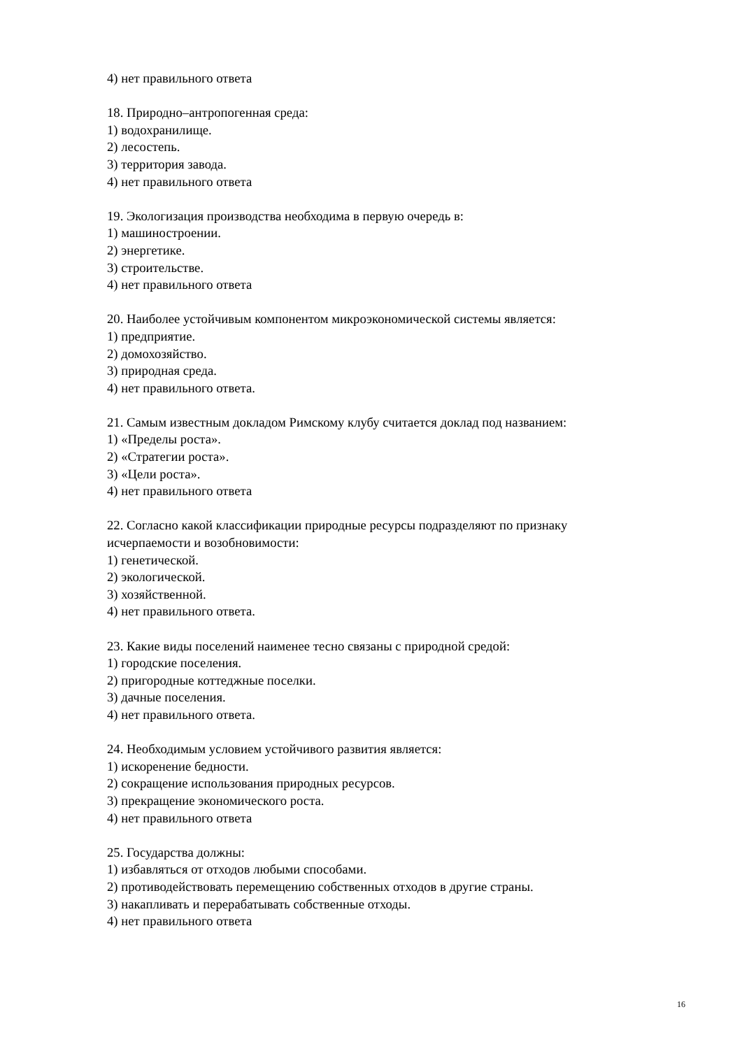4) нет правильного ответа
18. Природно–антропогенная среда:
1) водохранилище.
2) лесостепь.
3) территория завода.
4) нет правильного ответа
19. Экологизация производства необходима в первую очередь в:
1) машиностроении.
2) энергетике.
3) строительстве.
4) нет правильного ответа
20. Наиболее устойчивым компонентом микроэкономической системы является:
1) предприятие.
2) домохозяйство.
3) природная среда.
4) нет правильного ответа.
21. Самым известным докладом Римскому клубу считается доклад под названием:
1) «Пределы роста».
2) «Стратегии роста».
3) «Цели роста».
4) нет правильного ответа
22. Согласно какой классификации природные ресурсы подразделяют по признаку исчерпаемости и возобновимости:
1) генетической.
2) экологической.
3) хозяйственной.
4) нет правильного ответа.
23. Какие виды поселений наименее тесно связаны с природной средой:
1) городские поселения.
2) пригородные коттеджные поселки.
3) дачные поселения.
4) нет правильного ответа.
24. Необходимым условием устойчивого развития является:
1) искоренение бедности.
2) сокращение использования природных ресурсов.
3) прекращение экономического роста.
4) нет правильного ответа
25. Государства должны:
1) избавляться от отходов любыми способами.
2) противодействовать перемещению собственных отходов в другие страны.
3) накапливать и перерабатывать собственные отходы.
4) нет правильного ответа
16